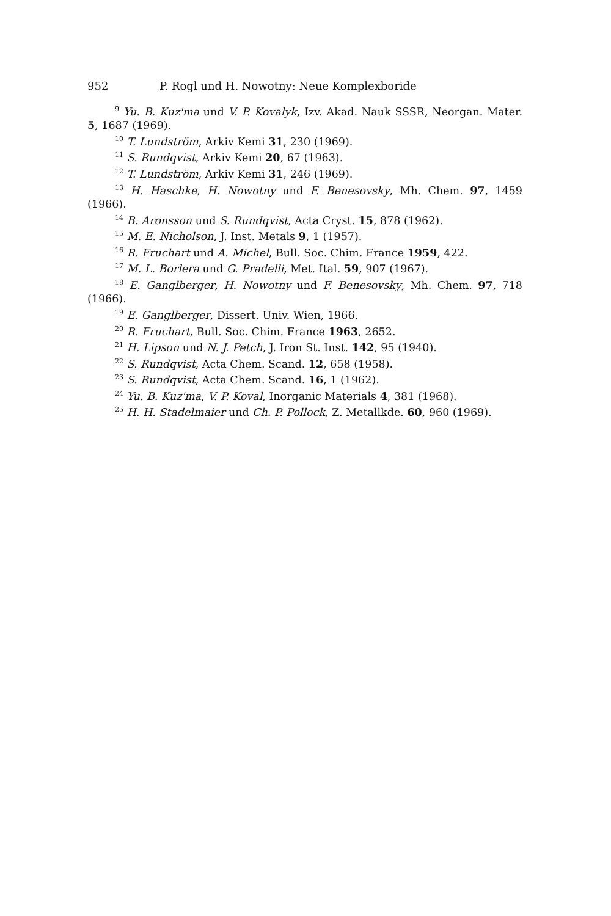952 P. Rogl und H. Nowotny: Neue Komplexboride
<sup>9</sup> Yu. B. Kuz'ma und V. P. Kovalyk, Izv. Akad. Nauk SSSR, Neorgan. Mater. 5, 1687 (1969).
<sup>10</sup> T. Lundström, Arkiv Kemi 31, 230 (1969).
<sup>11</sup> S. Rundqvist, Arkiv Kemi 20, 67 (1963).
<sup>12</sup> T. Lundström, Arkiv Kemi 31, 246 (1969).
<sup>13</sup> H. Haschke, H. Nowotny und F. Benesovsky, Mh. Chem. 97, 1459 (1966).
<sup>14</sup> B. Aronsson und S. Rundqvist, Acta Cryst. 15, 878 (1962).
<sup>15</sup> M. E. Nicholson, J. Inst. Metals 9, 1 (1957).
<sup>16</sup> R. Fruchart und A. Michel, Bull. Soc. Chim. France 1959, 422.
<sup>17</sup> M. L. Borlera und G. Pradelli, Met. Ital. 59, 907 (1967).
<sup>18</sup> E. Ganglberger, H. Nowotny und F. Benesovsky, Mh. Chem. 97, 718 (1966).
<sup>19</sup> E. Ganglberger, Dissert. Univ. Wien, 1966.
<sup>20</sup> R. Fruchart, Bull. Soc. Chim. France 1963, 2652.
<sup>21</sup> H. Lipson und N. J. Petch, J. Iron St. Inst. 142, 95 (1940).
<sup>22</sup> S. Rundqvist, Acta Chem. Scand. 12, 658 (1958).
<sup>23</sup> S. Rundqvist, Acta Chem. Scand. 16, 1 (1962).
<sup>24</sup> Yu. B. Kuz'ma, V. P. Koval, Inorganic Materials 4, 381 (1968).
<sup>25</sup> H. H. Stadelmaier und Ch. P. Pollock, Z. Metallkde. 60, 960 (1969).